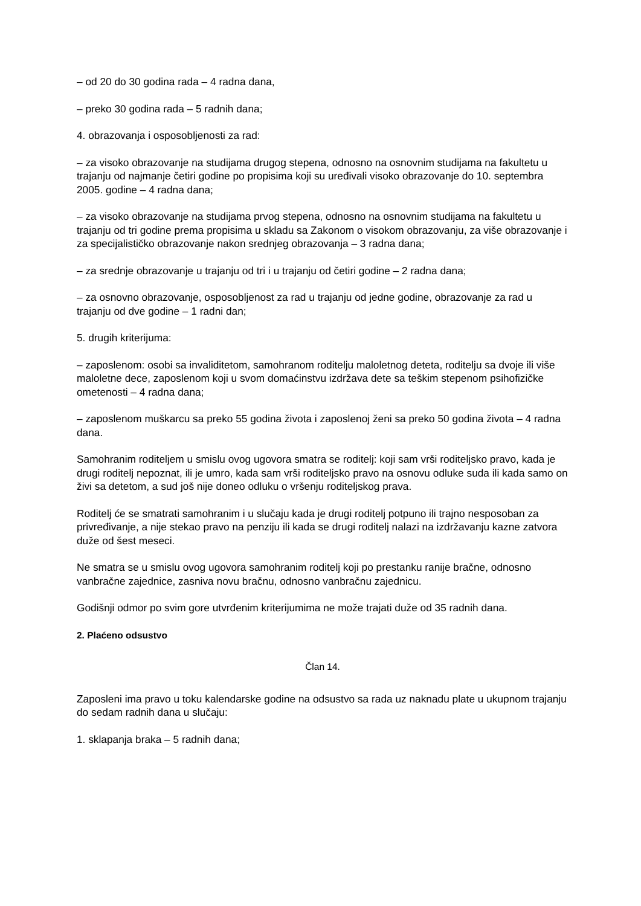– od 20 do 30 godina rada – 4 radna dana,
– preko 30 godina rada – 5 radnih dana;
4. obrazovanja i osposobljenosti za rad:
– za visoko obrazovanje na studijama drugog stepena, odnosno na osnovnim studijama na fakultetu u trajanju od najmanje četiri godine po propisima koji su uređivali visoko obrazovanje do 10. septembra 2005. godine – 4 radna dana;
– za visoko obrazovanje na studijama prvog stepena, odnosno na osnovnim studijama na fakultetu u trajanju od tri godine prema propisima u skladu sa Zakonom o visokom obrazovanju, za više obrazovanje i za specijalističko obrazovanje nakon srednjeg obrazovanja – 3 radna dana;
– za srednje obrazovanje u trajanju od tri i u trajanju od četiri godine – 2 radna dana;
– za osnovno obrazovanje, osposobljenost za rad u trajanju od jedne godine, obrazovanje za rad u trajanju od dve godine – 1 radni dan;
5. drugih kriterijuma:
– zaposlenom: osobi sa invaliditetom, samohranom roditelju maloletnog deteta, roditelju sa dvoje ili više maloletne dece, zaposlenom koji u svom domaćinstvu izdržava dete sa teškim stepenom psihofizičke ometenosti – 4 radna dana;
– zaposlenom muškarcu sa preko 55 godina života i zaposlenoj ženi sa preko 50 godina života – 4 radna dana.
Samohranim roditeljem u smislu ovog ugovora smatra se roditelj: koji sam vrši roditeljsko pravo, kada je drugi roditelj nepoznat, ili je umro, kada sam vrši roditeljsko pravo na osnovu odluke suda ili kada samo on živi sa detetom, a sud još nije doneo odluku o vršenju roditeljskog prava.
Roditelj će se smatrati samohranim i u slučaju kada je drugi roditelj potpuno ili trajno nesposoban za privređivanje, a nije stekao pravo na penziju ili kada se drugi roditelj nalazi na izdržavanju kazne zatvora duže od šest meseci.
Ne smatra se u smislu ovog ugovora samohranim roditelj koji po prestanku ranije bračne, odnosno vanbračne zajednice, zasniva novu bračnu, odnosno vanbračnu zajednicu.
Godišnji odmor po svim gore utvrđenim kriterijumima ne može trajati duže od 35 radnih dana.
2. Plaćeno odsustvo
Član 14.
Zaposleni ima pravo u toku kalendarske godine na odsustvo sa rada uz naknadu plate u ukupnom trajanju do sedam radnih dana u slučaju:
1. sklapanja braka – 5 radnih dana;